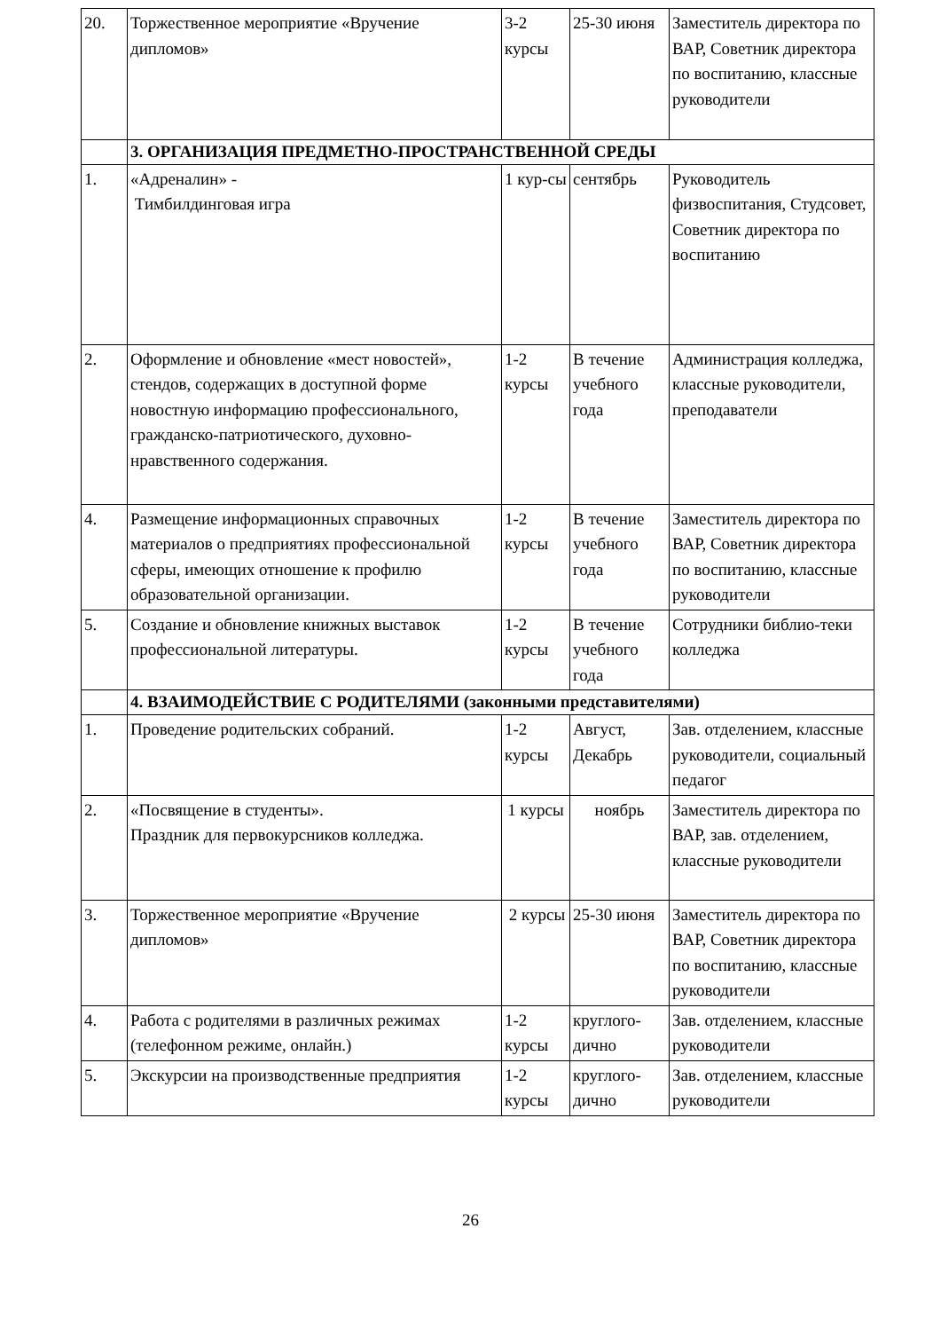| 20. | Торжественное мероприятие «Вручение дипломов» | 3-2 курсы | 25-30 июня | Заместитель директора по ВАР, Советник директора по воспитанию, классные руководители |
| | 3. ОРГАНИЗАЦИЯ ПРЕДМЕТНО-ПРОСТРАНСТВЕННОЙ СРЕДЫ | | | |
| 1. | «Адреналин» - Тимбилдинговая игра | 1 кур-сы | сентябрь | Руководитель физвоспитания, Студсовет, Советник директора по воспитанию |
| 2. | Оформление и обновление «мест новостей», стендов, содержащих в доступной форме новостную информацию профессионального, гражданско-патриотического, духовно-нравственного содержания. | 1-2 курсы | В течение учебного года | Администрация колледжа, классные руководители, преподаватели |
| 4. | Размещение информационных справочных материалов о предприятиях профессиональной сферы, имеющих отношение к профилю образовательной организации. | 1-2 курсы | В течение учебного года | Заместитель директора по ВАР, Советник директора по воспитанию, классные руководители |
| 5. | Создание и обновление книжных выставок профессиональной литературы. | 1-2 курсы | В течение учебного года | Сотрудники библио-теки колледжа |
| | 4. ВЗАИМОДЕЙСТВИЕ С РОДИТЕЛЯМИ (законными представителями) | | | |
| 1. | Проведение родительских собраний. | 1-2 курсы | Август, Декабрь | Зав. отделением, классные руководители, социальный педагог |
| 2. | «Посвящение в студенты». Праздник для первокурсников колледжа. | 1 курсы | ноябрь | Заместитель директора по ВАР, зав. отделением, классные руководители |
| 3. | Торжественное мероприятие «Вручение дипломов» | 2 курсы | 25-30 июня | Заместитель директора по ВАР, Советник директора по воспитанию, классные руководители |
| 4. | Работа с родителями в различных режимах (телефонном режиме, онлайн.) | 1-2 курсы | круглого-дично | Зав. отделением, классные руководители |
| 5. | Экскурсии на производственные предприятия | 1-2 курсы | круглого-дично | Зав. отделением, классные руководители |
26